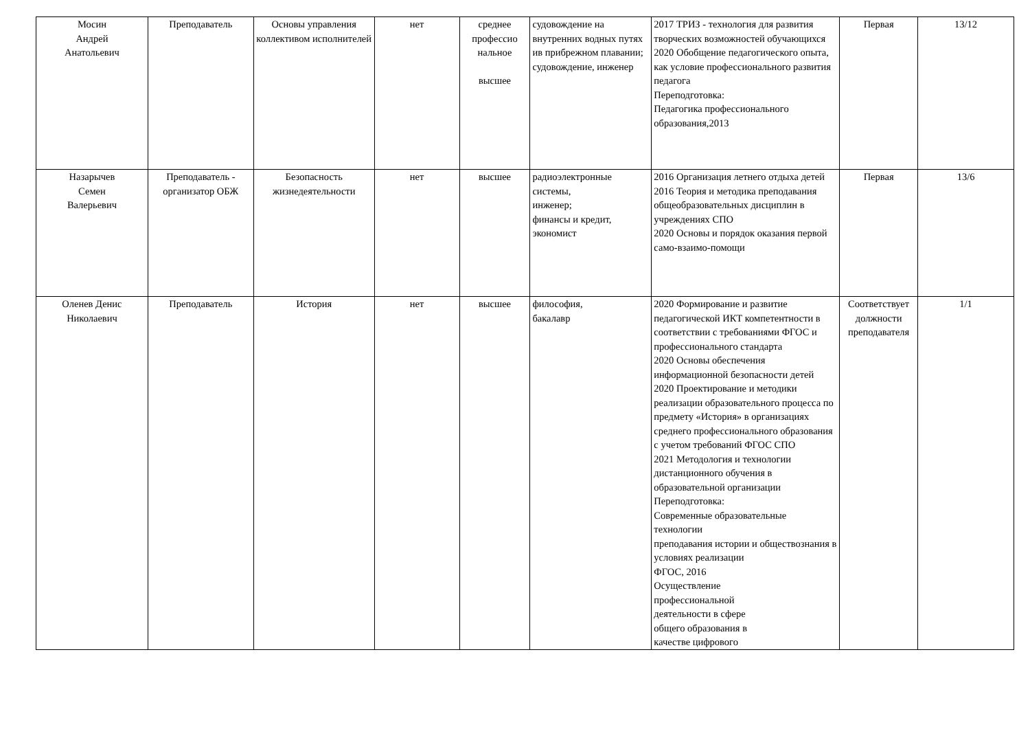| Мосин Андрей Анатольевич | Преподаватель | Основы управления коллективом исполнителей | нет | среднее профессио нальное высшее | судовождение на внутренних водных путях ив прибрежном плавании; судовождение, инженер | 2017 ТРИЗ - технология для развития творческих возможностей обучающихся 2020 Обобщение педагогического опыта, как условие профессионального развития педагога Переподготовка: Педагогика профессионального образования,2013 | Первая | 13/12 |
| Назарычев Семен Валерьевич | Преподаватель - организатор ОБЖ | Безопасность жизнедеятельности | нет | высшее | радиоэлектронные системы, инженер; финансы и кредит, экономист | 2016 Организация летнего отдыха детей 2016 Теория и методика преподавания общеобразовательных дисциплин в учреждениях СПО 2020 Основы и порядок оказания первой само-взаимо-помощи | Первая | 13/6 |
| Оленев Денис Николаевич | Преподаватель | История | нет | высшее | философия, бакалавр | 2020 Формирование и развитие педагогической ИКТ компетентности в соответствии с требованиями ФГОС и профессионального стандарта 2020 Основы обеспечения информационной безопасности детей 2020 Проектирование и методики реализации образовательного процесса по предмету «История» в организациях среднего профессионального образования с учетом требований ФГОС СПО 2021 Методология и технологии дистанционного обучения в образовательной организации Переподготовка: Современные образовательные технологии преподавания истории и обществознания в условиях реализации ФГОС, 2016 Осуществление профессиональной деятельности в сфере общего образования в качестве цифрового | Соответствует должности преподавателя | 1/1 |